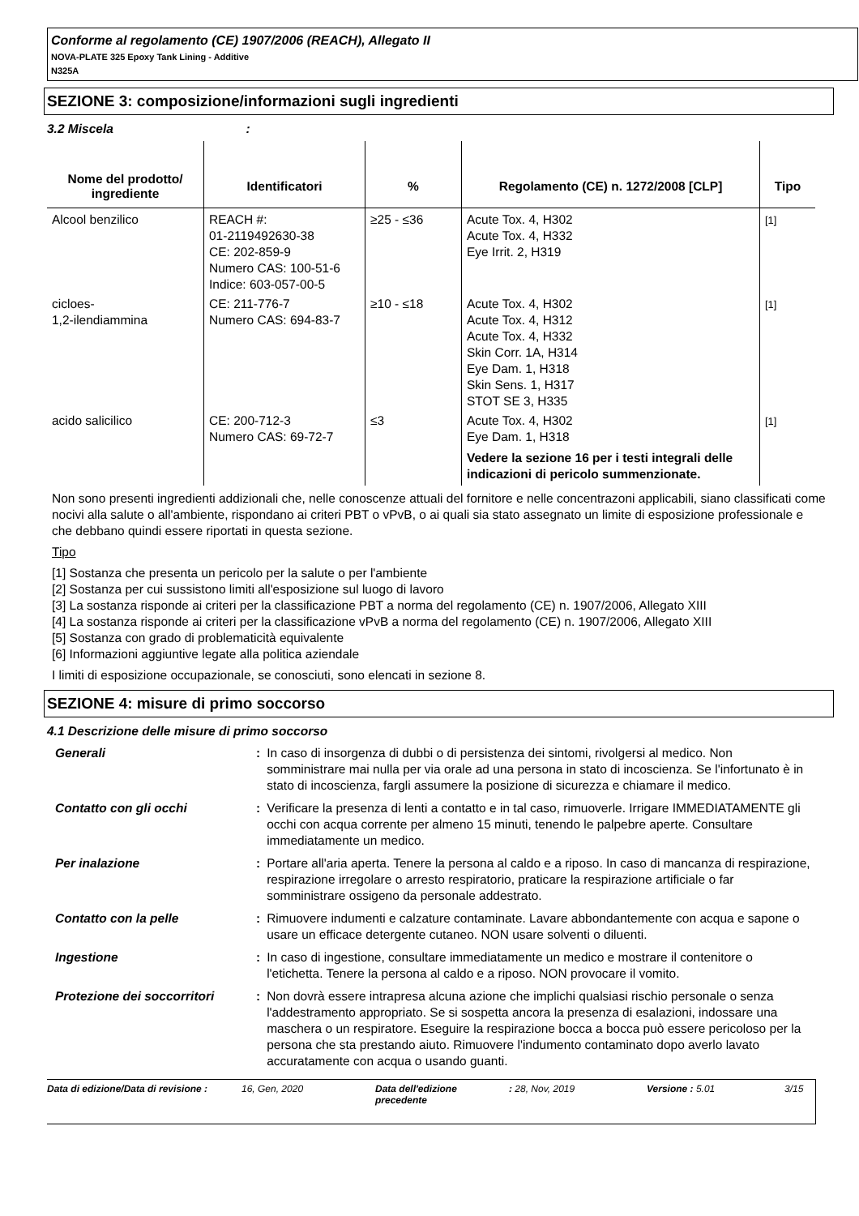Conforme al regolamento (CE) 1907/2006 (REACH), Allegato II
NOVA-PLATE 325 Epoxy Tank Lining - Additive
N325A
SEZIONE 3: composizione/informazioni sugli ingredienti
3.2 Miscela :
| Nome del prodotto/ ingrediente | Identificatori | % | Regolamento (CE) n. 1272/2008 [CLP] | Tipo |
| --- | --- | --- | --- | --- |
| Alcool benzilico | REACH #: 01-2119492630-38 CE: 202-859-9 Numero CAS: 100-51-6 Indice: 603-057-00-5 | ≥25 - ≤36 | Acute Tox. 4, H302 Acute Tox. 4, H332 Eye Irrit. 2, H319 | [1] |
| cicloes- 1,2-ilendiammina | CE: 211-776-7 Numero CAS: 694-83-7 | ≥10 - ≤18 | Acute Tox. 4, H302 Acute Tox. 4, H312 Acute Tox. 4, H332 Skin Corr. 1A, H314 Eye Dam. 1, H318 Skin Sens. 1, H317 STOT SE 3, H335 | [1] |
| acido salicilico | CE: 200-712-3 Numero CAS: 69-72-7 | ≤3 | Acute Tox. 4, H302 Eye Dam. 1, H318 Vedere la sezione 16 per i testi integrali delle indicazioni di pericolo summenzionate. | [1] |
Non sono presenti ingredienti addizionali che, nelle conoscenze attuali del fornitore e nelle concentrazoni applicabili, siano classificati come nocivi alla salute o all'ambiente, rispondano ai criteri PBT o vPvB, o ai quali sia stato assegnato un limite di esposizione professionale e che debbano quindi essere riportati in questa sezione.
Tipo
[1] Sostanza che presenta un pericolo per la salute o per l'ambiente
[2] Sostanza per cui sussistono limiti all'esposizione sul luogo di lavoro
[3] La sostanza risponde ai criteri per la classificazione PBT a norma del regolamento (CE) n. 1907/2006, Allegato XIII
[4] La sostanza risponde ai criteri per la classificazione vPvB a norma del regolamento (CE) n. 1907/2006, Allegato XIII
[5] Sostanza con grado di problematicità equivalente
[6] Informazioni aggiuntive legate alla politica aziendale
I limiti di esposizione occupazionale, se conosciuti, sono elencati in sezione 8.
SEZIONE 4: misure di primo soccorso
4.1 Descrizione delle misure di primo soccorso
| Generali | : | In caso di insorgenza di dubbi o di persistenza dei sintomi, rivolgersi al medico. Non somministrare mai nulla per via orale ad una persona in stato di incoscienza. Se l'infortunato è in stato di incoscienza, fargli assumere la posizione di sicurezza e chiamare il medico. |
| Contatto con gli occhi | : | Verificare la presenza di lenti a contatto e in tal caso, rimuoverle. Irrigare IMMEDIATAMENTE gli occhi con acqua corrente per almeno 15 minuti, tenendo le palpebre aperte. Consultare immediatamente un medico. |
| Per inalazione | : | Portare all'aria aperta. Tenere la persona al caldo e a riposo. In caso di mancanza di respirazione, respirazione irregolare o arresto respiratorio, praticare la respirazione artificiale o far somministrare ossigeno da personale addestrato. |
| Contatto con la pelle | : | Rimuovere indumenti e calzature contaminate. Lavare abbondantemente con acqua e sapone o usare un efficace detergente cutaneo. NON usare solventi o diluenti. |
| Ingestione | : | In caso di ingestione, consultare immediatamente un medico e mostrare il contenitore o l'etichetta. Tenere la persona al caldo e a riposo. NON provocare il vomito. |
| Protezione dei soccorritori | : | Non dovrà essere intrapresa alcuna azione che implichi qualsiasi rischio personale o senza l'addestramento appropriato. Se si sospetta ancora la presenza di esalazioni, indossare una maschera o un respiratore. Eseguire la respirazione bocca a bocca può essere pericoloso per la persona che sta prestando aiuto. Rimuovere l'indumento contaminato dopo averlo lavato accuratamente con acqua o usando guanti. |
Data di edizione/Data di revisione : 16, Gen, 2020 Data dell'edizione precedente : 28, Nov, 2019 Versione : 5.01 3/15